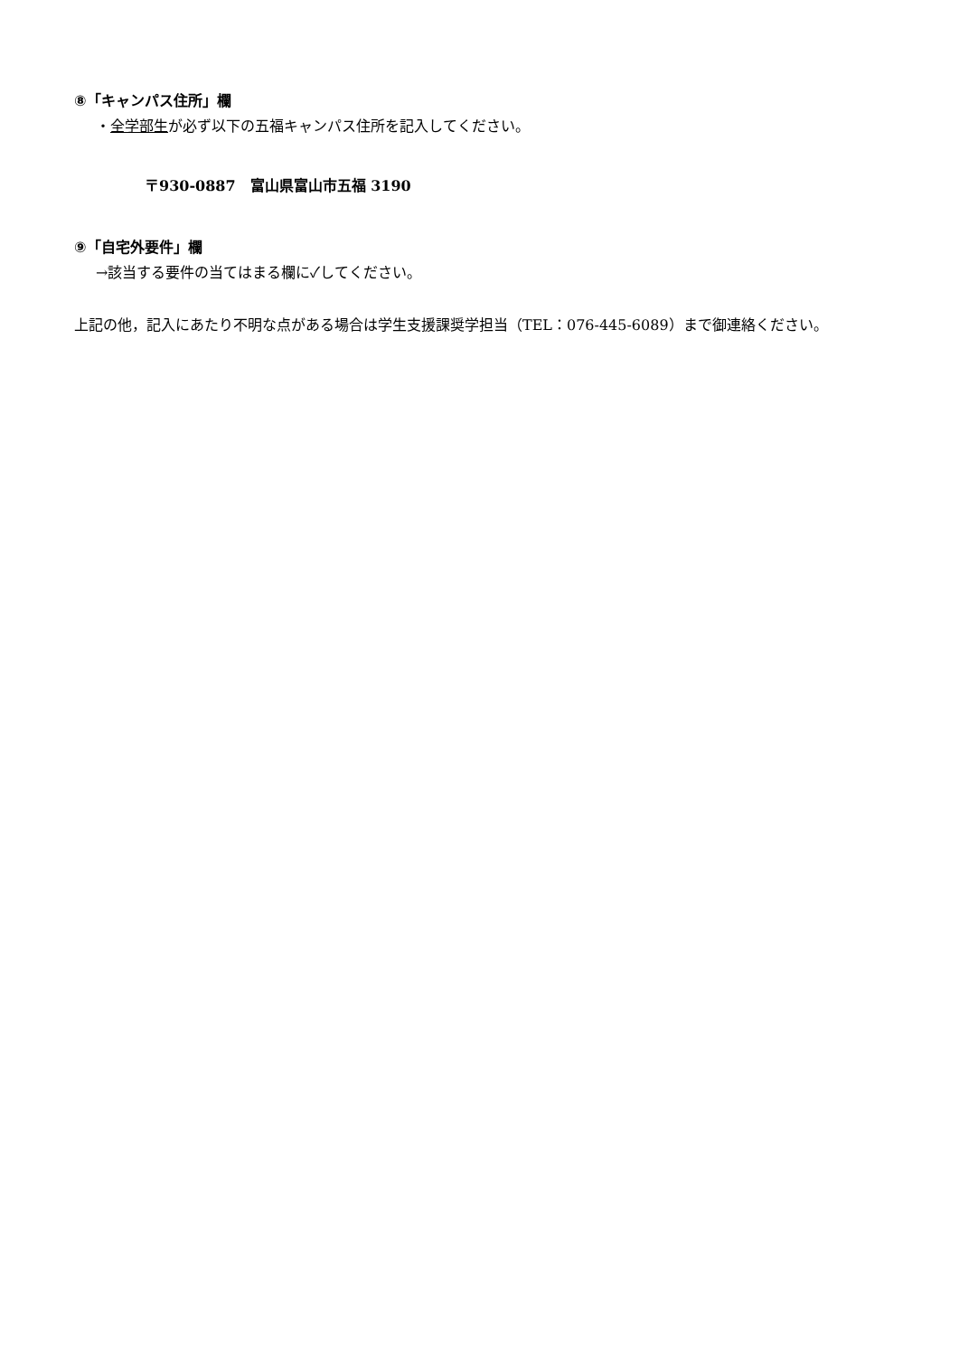⑧「キャンパス住所」欄
・全学部生が必ず以下の五福キャンパス住所を記入してください。
〒930-0887　富山県富山市五福 3190
⑨「自宅外要件」欄
→該当する要件の当てはまる欄に✓してください。
上記の他，記入にあたり不明な点がある場合は学生支援課奨学担当（TEL：076-445-6089）まで御連絡ください。